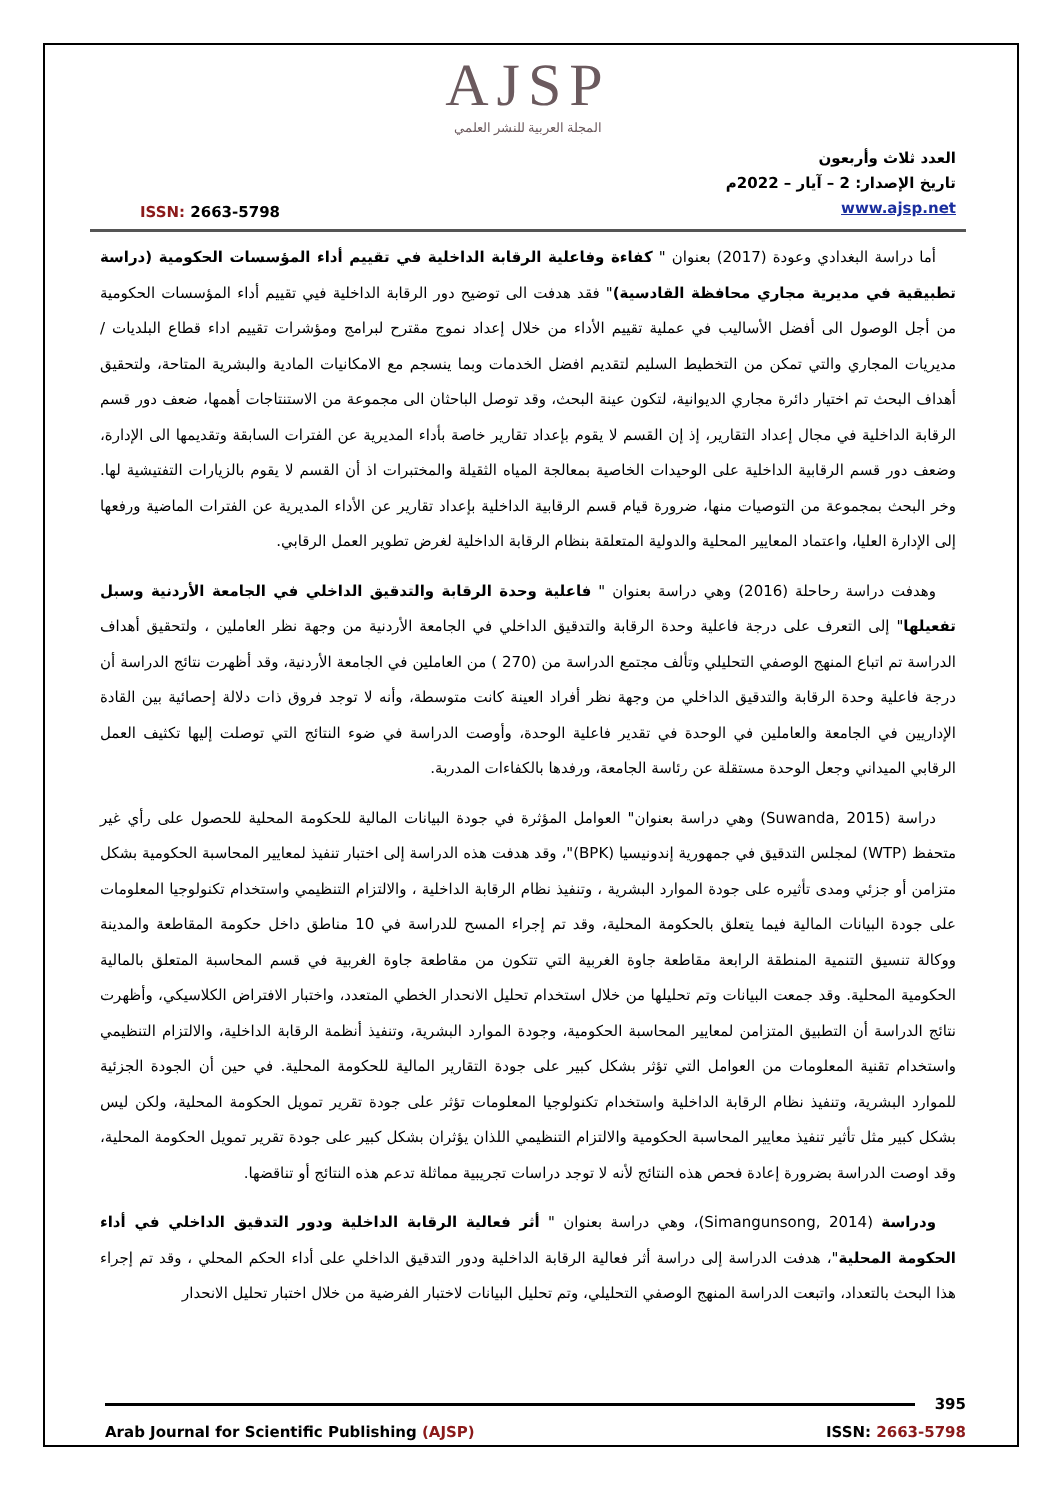AJSP
المجلة العربية للنشر العلمي
ISSN: 2663-5798
العدد ثلاث وأربعون
تاريخ الإصدار: 2 – آيار – 2022م
www.ajsp.net
أما دراسة البغدادي وعودة (2017) بعنوان " كفاءة وفاعلية الرقابة الداخلية في تقييم أداء المؤسسات الحكومية (دراسة تطبيقية في مديرية مجاري محافظة القادسية)" فقد هدفت الى توضيح دور الرقابة الداخلية فيي تقييم أداء المؤسسات الحكومية من أجل الوصول الى أفضل الأساليب في عملية تقييم الأداء من خلال إعداد نموج مقترح لبرامج ومؤشرات تقييم اداء قطاع البلديات /مديريات المجاري والتي تمكن من التخطيط السليم لتقديم افضل الخدمات وبما ينسجم مع الامكانيات المادية والبشرية المتاحة، ولتحقيق أهداف البحث تم اختيار دائرة مجاري الديوانية، لتكون عينة البحث، وقد توصل الباحثان الى مجموعة من الاستنتاجات أهمها، ضعف دور قسم الرقابة الداخلية في مجال إعداد التقارير، إذ إن القسم لا يقوم بإعداد تقارير خاصة بأداء المديرية عن الفترات السابقة وتقديمها الى الإدارة، وضعف دور قسم الرقابية الداخلية على الوحيدات الخاصية بمعالجة المياه الثقيلة والمختبرات اذ أن القسم لا يقوم بالزيارات التفتيشية لها. وخر البحث بمجموعة من التوصيات منها، ضرورة قيام قسم الرقابية الداخلية بإعداد تقارير عن الأداء المديرية عن الفترات الماضية ورفعها إلى الإدارة العليا، واعتماد المعايير المحلية والدولية المتعلقة بنظام الرقابة الداخلية لغرض تطوير العمل الرقابي.
وهدفت دراسة رحاحلة (2016) وهي دراسة بعنوان " فاعلية وحدة الرقابة والتدقيق الداخلي في الجامعة الأردنية وسبل تفعيلها" إلى التعرف على درجة فاعلية وحدة الرقابة والتدقيق الداخلي في الجامعة الأردنية من وجهة نظر العاملين ، ولتحقيق أهداف الدراسة تم اتباع المنهج الوصفي التحليلي وتألف مجتمع الدراسة من (270 ) من العاملين في الجامعة الأردنية، وقد أظهرت نتائج الدراسة أن درجة فاعلية وحدة الرقابة والتدقيق الداخلي من وجهة نظر أفراد العينة كانت متوسطة، وأنه لا توجد فروق ذات دلالة إحصائية بين القادة الإداريين في الجامعة والعاملين في الوحدة في تقدير فاعلية الوحدة، وأوصت الدراسة في ضوء النتائج التي توصلت إليها تكثيف العمل الرقابي الميداني وجعل الوحدة مستقلة عن رئاسة الجامعة، ورفدها بالكفاءات المدربة.
دراسة (Suwanda, 2015) وهي دراسة بعنوان" العوامل المؤثرة في جودة البيانات المالية للحكومة المحلية للحصول على رأي غير متحفظ (WTP) لمجلس التدقيق في جمهورية إندونيسيا (BPK)"، وقد هدفت هذه الدراسة إلى اختبار تنفيذ لمعايير المحاسبة الحكومية بشكل متزامن أو جزئي ومدى تأثيره على جودة الموارد البشرية ، وتنفيذ نظام الرقابة الداخلية ، والالتزام التنظيمي واستخدام تكنولوجيا المعلومات على جودة البيانات المالية فيما يتعلق بالحكومة المحلية، وقد تم إجراء المسح للدراسة في 10 مناطق داخل حكومة المقاطعة والمدينة ووكالة تنسيق التنمية المنطقة الرابعة مقاطعة جاوة الغربية التي تتكون من مقاطعة جاوة الغربية في قسم المحاسبة المتعلق بالمالية الحكومية المحلية. وقد جمعت البيانات وتم تحليلها من خلال استخدام تحليل الانحدار الخطي المتعدد، واختبار الافتراض الكلاسيكي، وأظهرت نتائج الدراسة أن التطبيق المتزامن لمعايير المحاسبة الحكومية، وجودة الموارد البشرية، وتنفيذ أنظمة الرقابة الداخلية، والالتزام التنظيمي واستخدام تقنية المعلومات من العوامل التي تؤثر بشكل كبير على جودة التقارير المالية للحكومة المحلية. في حين أن الجودة الجزئية للموارد البشرية، وتنفيذ نظام الرقابة الداخلية واستخدام تكنولوجيا المعلومات تؤثر على جودة تقرير تمويل الحكومة المحلية، ولكن ليس بشكل كبير مثل تأثير تنفيذ معايير المحاسبة الحكومية والالتزام التنظيمي اللذان يؤثران بشكل كبير على جودة تقرير تمويل الحكومة المحلية، وقد اوصت الدراسة بضرورة إعادة فحص هذه النتائج لأنه لا توجد دراسات تجريبية مماثلة تدعم هذه النتائج أو تناقضها.
ودراسة (Simangunsong, 2014)، وهي دراسة بعنوان " أثر فعالية الرقابة الداخلية ودور التدقيق الداخلي في أداء الحكومة المحلية"، هدفت الدراسة إلى دراسة أثر فعالية الرقابة الداخلية ودور التدقيق الداخلي على أداء الحكم المحلي ، وقد تم إجراء هذا البحث بالتعداد، واتبعت الدراسة المنهج الوصفي التحليلي، وتم تحليل البيانات لاختبار الفرضية من خلال اختبار تحليل الانحدار
395
Arab Journal for Scientific Publishing (AJSP) ISSN: 2663-5798